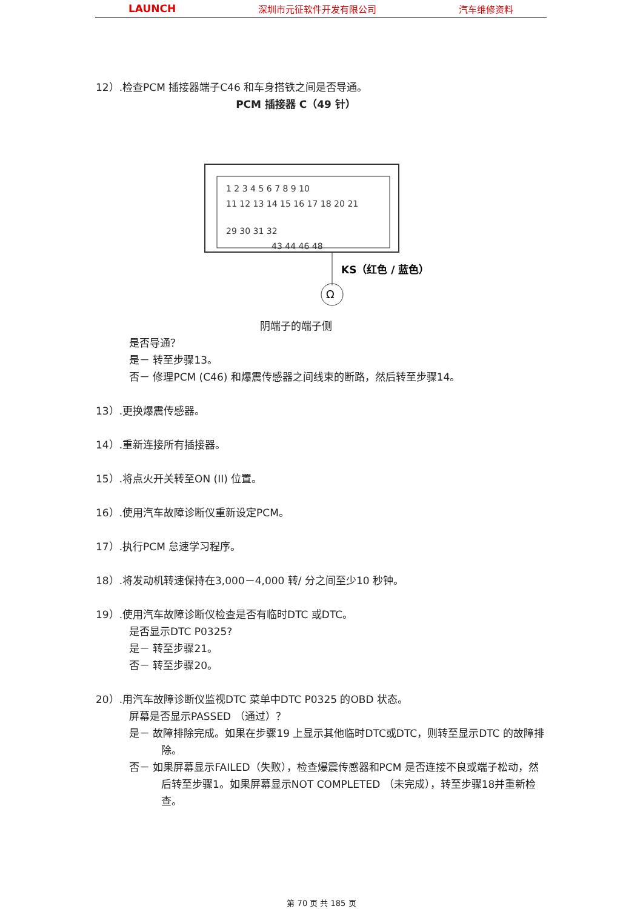LAUNCH 深圳市元征软件开发有限公司 汽车维修资料
12）.检查PCM 插接器端子C46 和车身搭铁之间是否导通。
PCM 插接器 C（49 针）
1 2 3 4 5 6 7 8 9 10
11 12 13 14 15 16 17 18 20 21
29 30 31 32
43 44 46 48
Ω
KS（红色 / 蓝色）
阴端子的端子侧
是否导通？
是－ 转至步骤13。
否－ 修理PCM (C46) 和爆震传感器之间线束的断路，然后转至步骤14。
13）.更换爆震传感器。
14）.重新连接所有插接器。
15）.将点火开关转至ON (II) 位置。
16）.使用汽车故障诊断仪重新设定PCM。
17）.执行PCM 怠速学习程序。
18）.将发动机转速保持在3,000－4,000 转/ 分之间至少10 秒钟。
19）.使用汽车故障诊断仪检查是否有临时DTC 或DTC。
是否显示DTC P0325?
是－ 转至步骤21。
否－ 转至步骤20。
20）.用汽车故障诊断仪监视DTC 菜单中DTC P0325 的OBD 状态。
屏幕是否显示PASSED （通过）？
是－ 故障排除完成。如果在步骤19 上显示其他临时DTC或DTC，则转至显示DTC 的故障排除。
否－ 如果屏幕显示FAILED（失败），检查爆震传感器和PCM 是否连接不良或端子松动，然后转至步骤1。如果屏幕显示NOT COMPLETED （未完成），转至步骤18并重新检查。
第 70 页 共 185 页